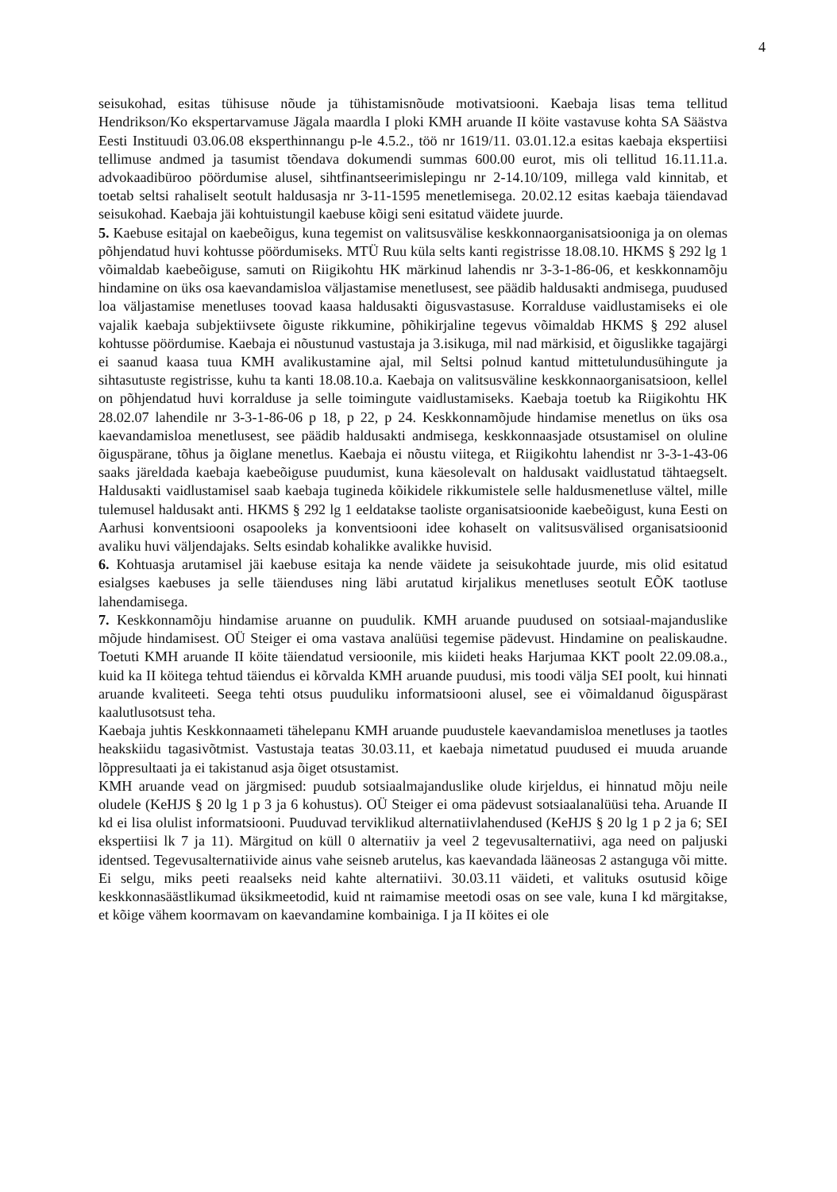4
seisukohad, esitas tühisuse nõude ja tühistamisnõude motivatsiooni. Kaebaja lisas tema tellitud Hendrikson/Ko ekspertarvamuse Jägala maardla I ploki KMH aruande II köite vastavuse kohta SA Säästva Eesti Instituudi 03.06.08 eksperthinnangu p-le 4.5.2., töö nr 1619/11. 03.01.12.a esitas kaebaja ekspertiisi tellimuse andmed ja tasumist tõendava dokumendi summas 600.00 eurot, mis oli tellitud 16.11.11.a. advokaadibüroo pöördumise alusel, sihtfinantseerimislepingu nr 2-14.10/109, millega vald kinnitab, et toetab seltsi rahaliselt seotult haldusasja nr 3-11-1595 menetlemisega. 20.02.12 esitas kaebaja täiendavad seisukohad. Kaebaja jäi kohtuistungil kaebuse kõigi seni esitatud väidete juurde.
5. Kaebuse esitajal on kaebeõigus, kuna tegemist on valitsusvälise keskkonnaorganisatsiooniga ja on olemas põhjendatud huvi kohtusse pöördumiseks. MTÜ Ruu küla selts kanti registrisse 18.08.10. HKMS § 292 lg 1 võimaldab kaebeõiguse, samuti on Riigikohtu HK märkinud lahendis nr 3-3-1-86-06, et keskkonnamõju hindamine on üks osa kaevandamisloa väljastamise menetlusest, see päädib haldusakti andmisega, puudused loa väljastamise menetluses toovad kaasa haldusakti õigusvastasuse. Korralduse vaidlustamiseks ei ole vajalik kaebaja subjektiivsete õiguste rikkumine, põhikirjaline tegevus võimaldab HKMS § 292 alusel kohtusse pöördumise. Kaebaja ei nõustunud vastustaja ja 3.isikuga, mil nad märkisid, et õiguslikke tagajärgi ei saanud kaasa tuua KMH avalikustamine ajal, mil Seltsi polnud kantud mittetulundusühingute ja sihtasutuste registrisse, kuhu ta kanti 18.08.10.a. Kaebaja on valitsusväline keskkonnaorganisatsioon, kellel on põhjendatud huvi korralduse ja selle toimingute vaidlustamiseks. Kaebaja toetub ka Riigikohtu HK 28.02.07 lahendile nr 3-3-1-86-06 p 18, p 22, p 24. Keskkonnamõjude hindamise menetlus on üks osa kaevandamisloa menetlusest, see päädib haldusakti andmisega, keskkonnaasjade otsustamisel on oluline õiguspärane, tõhus ja õiglane menetlus. Kaebaja ei nõustu viitega, et Riigikohtu lahendist nr 3-3-1-43-06 saaks järeldada kaebaja kaebeõiguse puudumist, kuna käesolevalt on haldusakt vaidlustatud tähtaegselt. Haldusakti vaidlustamisel saab kaebaja tugineda kõikidele rikkumistele selle haldusmenetluse vältel, mille tulemusel haldusakt anti. HKMS § 292 lg 1 eeldatakse taoliste organisatsioonide kaebeõigust, kuna Eesti on Aarhusi konventsiooni osapooleks ja konventsiooni idee kohaselt on valitsusvälised organisatsioonid avaliku huvi väljendajaks. Selts esindab kohalikke avalikke huvisid.
6. Kohtuasja arutamisel jäi kaebuse esitaja ka nende väidete ja seisukohtade juurde, mis olid esitatud esialgses kaebuses ja selle täienduses ning läbi arutatud kirjalikus menetluses seotult EÕK taotluse lahendamisega.
7. Keskkonnamõju hindamise aruanne on puudulik. KMH aruande puudused on sotsiaal-majanduslike mõjude hindamisest. OÜ Steiger ei oma vastava analüüsi tegemise pädevust. Hindamine on pealiskaudne. Toetuti KMH aruande II köite täiendatud versioonile, mis kiideti heaks Harjumaa KKT poolt 22.09.08.a., kuid ka II köitega tehtud täiendus ei kõrvalda KMH aruande puudusi, mis toodi välja SEI poolt, kui hinnati aruande kvaliteeti. Seega tehti otsus puuduliku informatsiooni alusel, see ei võimaldanud õiguspärast kaalutlusotsust teha.
Kaebaja juhtis Keskkonnaameti tähelepanu KMH aruande puudustele kaevandamisloa menetluses ja taotles heakskiidu tagasivõtmist. Vastustaja teatas 30.03.11, et kaebaja nimetatud puudused ei muuda aruande lõppresultaati ja ei takistanud asja õiget otsustamist.
KMH aruande vead on järgmised: puudub sotsiaalmajanduslike olude kirjeldus, ei hinnatud mõju neile oludele (KeHJS § 20 lg 1 p 3 ja 6 kohustus). OÜ Steiger ei oma pädevust sotsiaalanalüüsi teha. Aruande II kd ei lisa olulist informatsiooni. Puuduvad terviklikud alternatiivlahendused (KeHJS § 20 lg 1 p 2 ja 6; SEI ekspertiisi lk 7 ja 11). Märgitud on küll 0 alternatiiv ja veel 2 tegevusalternatiivi, aga need on paljuski identsed. Tegevusalternatiivide ainus vahe seisneb arutelus, kas kaevandada lääneosas 2 astanguga või mitte. Ei selgu, miks peeti reaalseks neid kahte alternatiivi. 30.03.11 väideti, et valituks osutusid kõige keskkonnasäästlikumad üksikmeetodid, kuid nt raimamise meetodi osas on see vale, kuna I kd märgitakse, et kõige vähem koormavam on kaevandamine kombainiga. I ja II köites ei ole